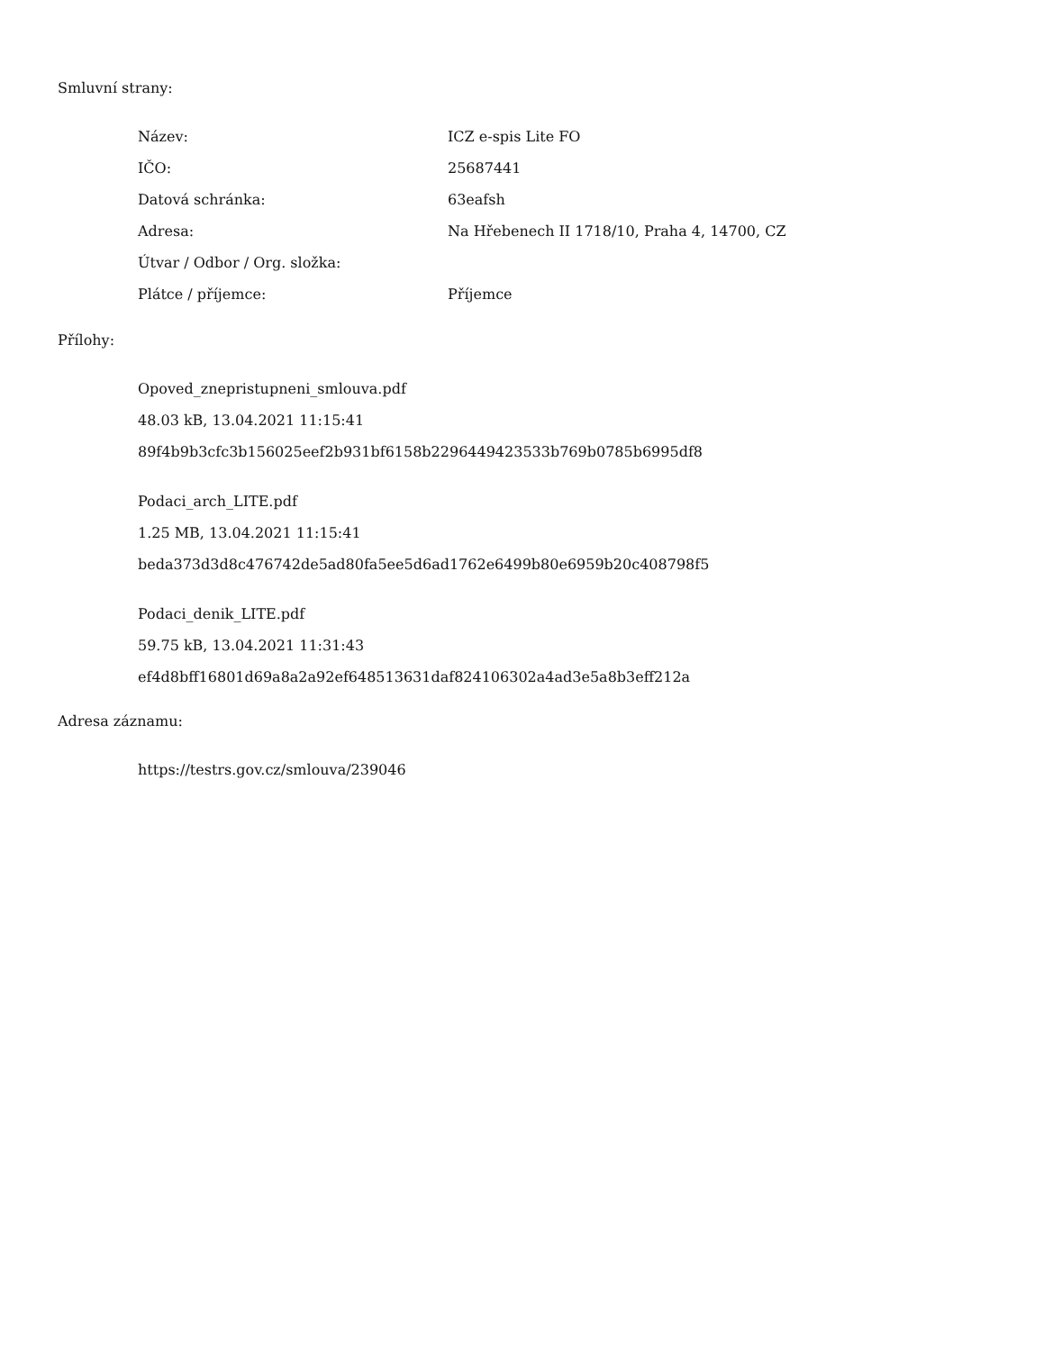Smluvní strany:
| Název: | ICZ e-spis Lite FO |
| IČO: | 25687441 |
| Datová schránka: | 63eafsh |
| Adresa: | Na Hřebenech II 1718/10, Praha 4, 14700, CZ |
| Útvar / Odbor / Org. složka: | |
| Plátce / příjemce: | Příjemce |
Přílohy:
Opoved_znepristupneni_smlouva.pdf
48.03 kB, 13.04.2021 11:15:41
89f4b9b3cfc3b156025eef2b931bf6158b2296449423533b769b0785b6995df8
Podaci_arch_LITE.pdf
1.25 MB, 13.04.2021 11:15:41
beda373d3d8c476742de5ad80fa5ee5d6ad1762e6499b80e6959b20c408798f5
Podaci_denik_LITE.pdf
59.75 kB, 13.04.2021 11:31:43
ef4d8bff16801d69a8a2a92ef648513631daf824106302a4ad3e5a8b3eff212a
Adresa záznamu:
https://testrs.gov.cz/smlouva/239046